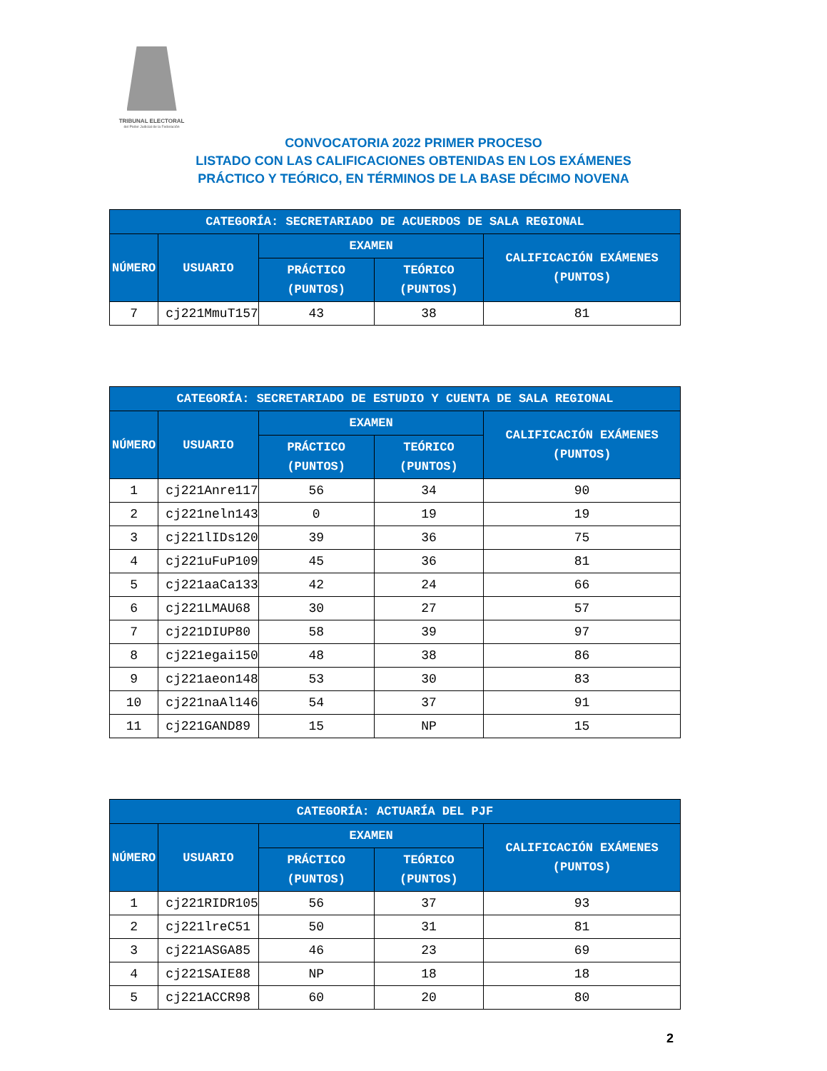TRIBUNAL ELECTORAL
del Poder Judicial de la Federación
CONVOCATORIA 2022 PRIMER PROCESO
LISTADO CON LAS CALIFICACIONES OBTENIDAS EN LOS EXÁMENES
PRÁCTICO Y TEÓRICO, EN TÉRMINOS DE LA BASE DÉCIMO NOVENA
| CATEGORÍA: SECRETARIADO DE ACUERDOS DE SALA REGIONAL | | | | |
| --- | --- | --- | --- | --- |
| NÚMERO | USUARIO | EXAMEN | | CALIFICACIÓN EXÁMENES (PUNTOS) |
| | | PRÁCTICO (PUNTOS) | TEÓRICO (PUNTOS) | |
| 7 | cj221MmuT157 | 43 | 38 | 81 |
| CATEGORÍA: SECRETARIADO DE ESTUDIO Y CUENTA DE SALA REGIONAL | | | | |
| --- | --- | --- | --- | --- |
| NÚMERO | USUARIO | EXAMEN | | CALIFICACIÓN EXÁMENES (PUNTOS) |
| | | PRÁCTICO (PUNTOS) | TEÓRICO (PUNTOS) | |
| 1 | cj221Anre117 | 56 | 34 | 90 |
| 2 | cj221neln143 | 0 | 19 | 19 |
| 3 | cj221lIDs120 | 39 | 36 | 75 |
| 4 | cj221uFuP109 | 45 | 36 | 81 |
| 5 | cj221aaCa133 | 42 | 24 | 66 |
| 6 | cj221LMAU68 | 30 | 27 | 57 |
| 7 | cj221DIUP80 | 58 | 39 | 97 |
| 8 | cj221egai150 | 48 | 38 | 86 |
| 9 | cj221aeon148 | 53 | 30 | 83 |
| 10 | cj221naAl146 | 54 | 37 | 91 |
| 11 | cj221GAND89 | 15 | NP | 15 |
| CATEGORÍA: ACTUARÍA DEL PJF | | | | |
| --- | --- | --- | --- | --- |
| NÚMERO | USUARIO | EXAMEN | | CALIFICACIÓN EXÁMENES (PUNTOS) |
| | | PRÁCTICO (PUNTOS) | TEÓRICO (PUNTOS) | |
| 1 | cj221RIDR105 | 56 | 37 | 93 |
| 2 | cj221lreC51 | 50 | 31 | 81 |
| 3 | cj221ASGA85 | 46 | 23 | 69 |
| 4 | cj221SAIE88 | NP | 18 | 18 |
| 5 | cj221ACCR98 | 60 | 20 | 80 |
2